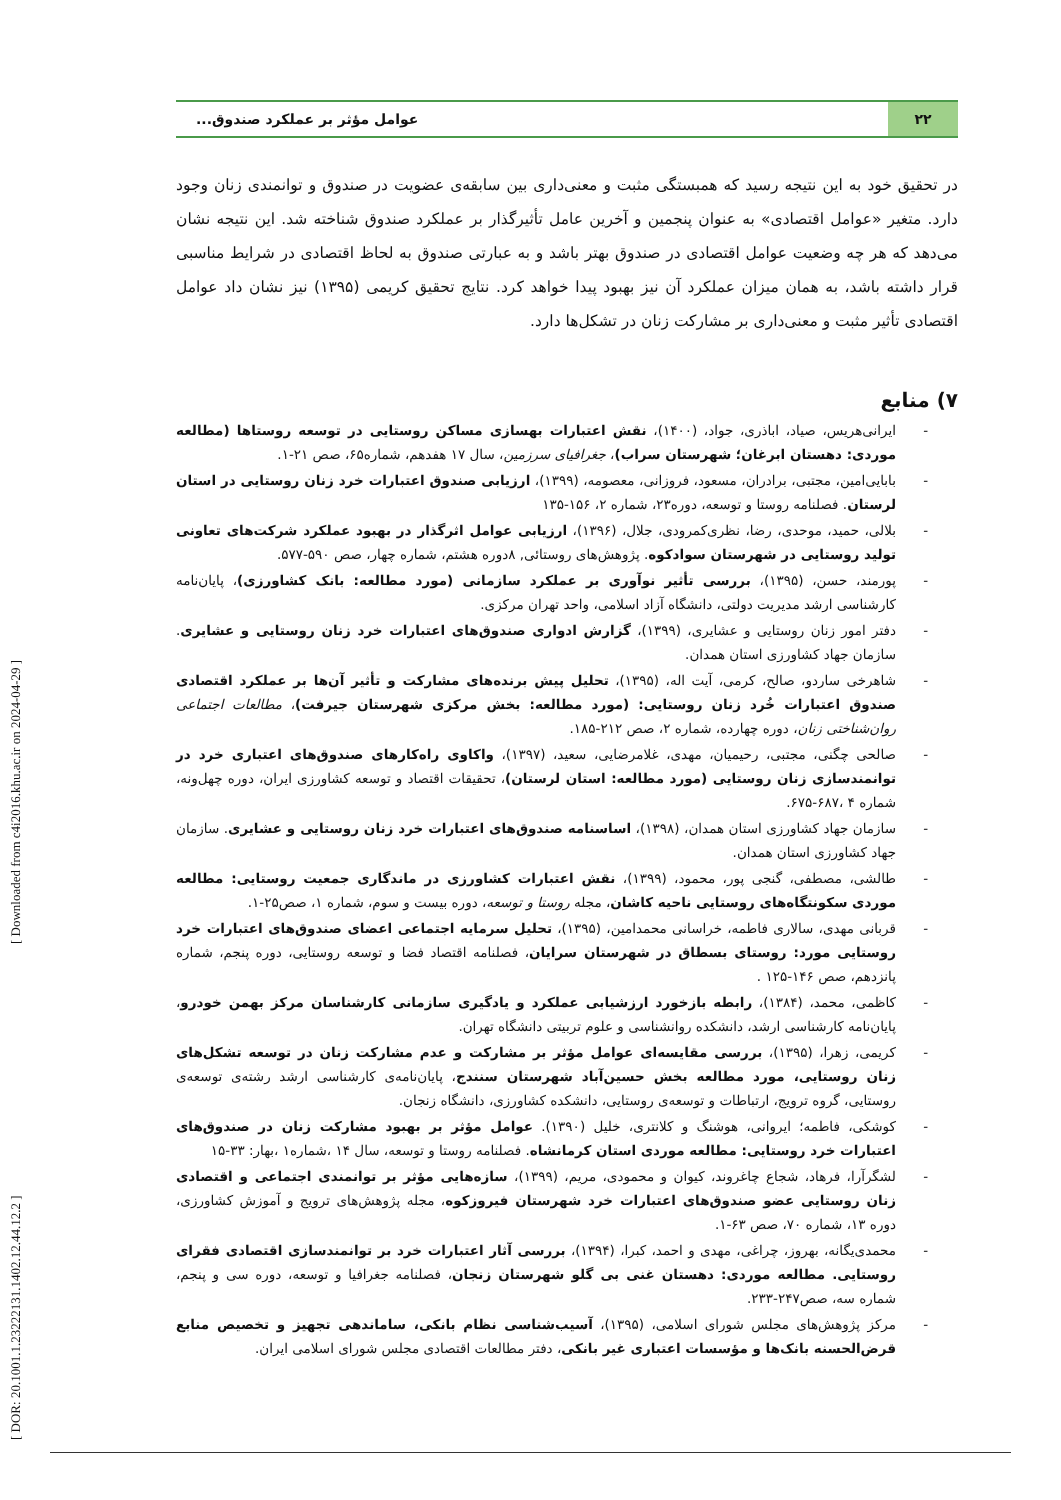[ DOR: 20.1001.1.23222131.1402.12.44.12.2 ] [ Downloaded from c4i2016.khu.ac.ir on 2024-04-29 ]
۲۲
عوامل مؤثر بر عملکرد صندوق...
در تحقیق خود به این نتیجه رسید که همبستگی مثبت و معنی‌داری بین سابقه‌ی عضویت در صندوق و توانمندی زنان وجود دارد. متغیر «عوامل اقتصادی» به عنوان پنجمین و آخرین عامل تأثیرگذار بر عملکرد صندوق شناخته شد. این نتیجه نشان می‌دهد که هر چه وضعیت عوامل اقتصادی در صندوق بهتر باشد و به عبارتی صندوق به لحاظ اقتصادی در شرایط مناسبی قرار داشته باشد، به همان میزان عملکرد آن نیز بهبود پیدا خواهد کرد. نتایج تحقیق کریمی (۱۳۹۵) نیز نشان داد عوامل اقتصادی تأثیر مثبت و معنی‌داری بر مشارکت زنان در تشکل‌ها دارد.
۷) منابع
- ایرانی‌هریس، صیاد، اباذری، جواد، (۱۴۰۰)، نقش اعتبارات بهسازی مساکن روستایی در توسعه روستاها (مطالعه موردی: دهستان ابرغان؛ شهرستان سراب)، جغرافیای سرزمین، سال ۱۷ هفدهم، شماره۶۵، صص ۲۱-۱.
- بابایی‌امین، مجتبی، برادران، مسعود، فروزانی، معصومه، (۱۳۹۹)، ارزیابی صندوق اعتبارات خرد زنان روستایی در استان لرستان. فصلنامه روستا و توسعه، دوره۲۳، شماره ۲، ۱۵۶-۱۳۵
- بلالی، حمید، موحدی، رضا، نظری‌کمرودی، جلال، (۱۳۹۶)، ارزیابی عوامل اثرگذار در بهبود عملکرد شرکت‌های تعاونی تولید روستایی در شهرستان سوادکوه. پژوهش‌های روستائی, ۸دوره هشتم، شماره چهار، صص ۵۹۰-۵۷۷.
- پورمند، حسن، (۱۳۹۵)، بررسی تأثیر نوآوری بر عملکرد سازمانی (مورد مطالعه: بانک کشاورزی)، پایان‌نامه کارشناسی ارشد مدیریت دولتی، دانشگاه آزاد اسلامی، واحد تهران مرکزی.
- دفتر امور زنان روستایی و عشایری، (۱۳۹۹)، گزارش ادواری صندوق‌های اعتبارات خرد زنان روستایی و عشایری. سازمان جهاد کشاورزی استان همدان.
- شاهرخی ساردو، صالح، کرمی، آیت اله، (۱۳۹۵)، تحلیل پیش برنده‌های مشارکت و تأثیر آن‌ها بر عملکرد اقتصادی صندوق اعتبارات خُرد زنان روستایی: (مورد مطالعه: بخش مرکزی شهرستان جیرفت)، مطالعات اجتماعی روان‌شناختی زنان، دوره چهارده، شماره ۲، صص ۲۱۲-۱۸۵.
- صالحی چگنی، مجتبی، رحیمیان، مهدی، غلامرضایی، سعید، (۱۳۹۷)، واکاوی راه‌کارهای صندوق‌های اعتباری خرد در توانمندسازی زنان روستایی (مورد مطالعه: استان لرستان)، تحقیقات اقتصاد و توسعه کشاورزی ایران، دوره چهل‌ونه، شماره ۴ ،۶۸۷-۶۷۵.
- سازمان جهاد کشاورزی استان همدان، (۱۳۹۸)، اساسنامه صندوق‌های اعتبارات خرد زنان روستایی و عشایری. سازمان جهاد کشاورزی استان همدان.
- طالشی، مصطفی، گنجی پور، محمود، (۱۳۹۹)، نقش اعتبارات کشاورزی در ماندگاری جمعیت روستایی: مطالعه موردی سکونتگاه‌های روستایی ناحیه کاشان، مجله روستا و توسعه، دوره بیست و سوم، شماره ۱، صص۲۵-۱.
- قربانی مهدی، سالاری فاطمه، خراسانی محمدامین، (۱۳۹۵)، تحلیل سرمایه اجتماعی اعضای صندوق‌های اعتبارات خرد روستایی مورد: روستای بسطاق در شهرستان سرایان، فصلنامه اقتصاد فضا و توسعه روستایی، دوره پنجم، شماره پانزدهم، صص ۱۴۶-۱۲۵ .
- کاظمی، محمد، (۱۳۸۴)، رابطه بازخورد ارزشیابی عملکرد و یادگیری سازمانی کارشناسان مرکز بهمن خودرو، پایان‌نامه کارشناسی ارشد، دانشکده روانشناسی و علوم تربیتی دانشگاه تهران.
- کریمی، زهرا، (۱۳۹۵)، بررسی مقایسه‌ای عوامل مؤثر بر مشارکت و عدم مشارکت زنان در توسعه تشکل‌های زنان روستایی، مورد مطالعه بخش حسین‌آباد شهرستان سنندج، پایان‌نامه‌ی کارشناسی ارشد رشته‌ی توسعه‌ی روستایی، گروه ترویج، ارتباطات و توسعه‌ی روستایی، دانشکده کشاورزی، دانشگاه زنجان.
- کوشکی، فاطمه؛ ایروانی، هوشنگ و کلانتری، خلیل (۱۳۹۰). عوامل مؤثر بر بهبود مشارکت زنان در صندوق‌های اعتبارات خرد روستایی: مطالعه موردی استان کرمانشاه. فصلنامه روستا و توسعه، سال ۱۴ ،شماره۱ ،بهار: ۳۳-۱۵
- لشگرآرا، فرهاد، شجاع چاغروند، کیوان و محمودی، مریم، (۱۳۹۹)، سازه‌هایی مؤثر بر توانمندی اجتماعی و اقتصادی زنان روستایی عضو صندوق‌های اعتبارات خرد شهرستان فیروزکوه، مجله پژوهش‌های ترویج و آموزش کشاورزی، دوره ۱۳، شماره ۷۰، صص ۶۳-۱.
- محمدی‌یگانه، بهروز، چراغی، مهدی و احمد، کبرا، (۱۳۹۴)، بررسی آثار اعتبارات خرد بر توانمندسازی اقتصادی فقرای روستایی. مطالعه موردی: دهستان غنی بی گلو شهرستان زنجان، فصلنامه جغرافیا و توسعه، دوره سی و پنجم، شماره سه، صص۲۴۷-۲۳۳.
- مرکز پژوهش‌های مجلس شورای اسلامی، (۱۳۹۵)، آسیب‌شناسی نظام بانکی، ساماندهی تجهیز و تخصیص منابع قرض‌الحسنه بانک‌ها و مؤسسات اعتباری غیر بانکی، دفتر مطالعات اقتصادی مجلس شورای اسلامی ایران.